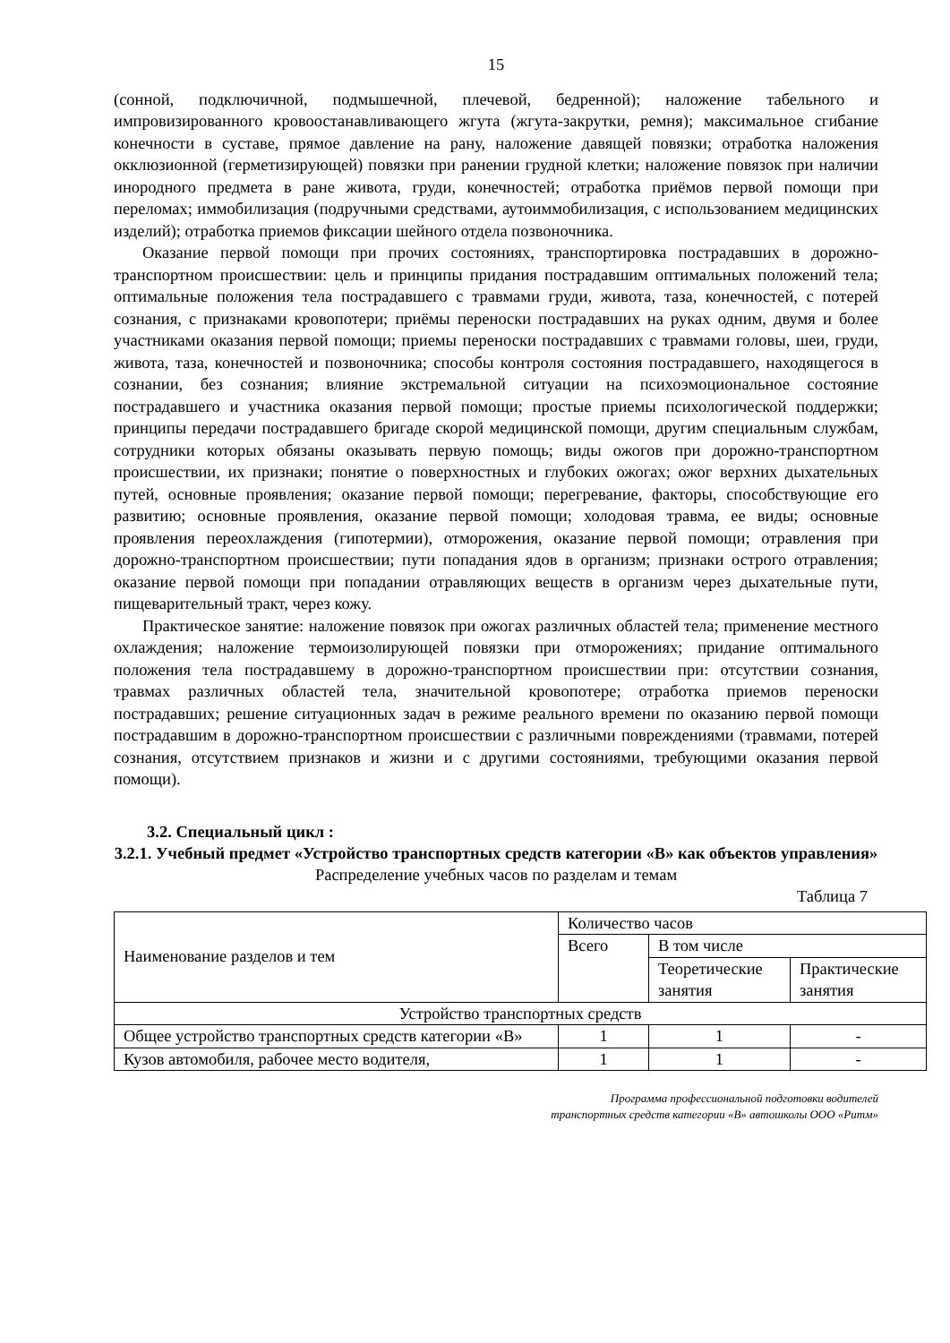15
(сонной, подключичной, подмышечной, плечевой, бедренной); наложение табельного и импровизированного кровоостанавливающего жгута (жгута-закрутки, ремня); максимальное сгибание конечности в суставе, прямое давление на рану, наложение давящей повязки; отработка наложения окклюзионной (герметизирующей) повязки при ранении грудной клетки; наложение повязок при наличии инородного предмета в ране живота, груди, конечностей; отработка приёмов первой помощи при переломах; иммобилизация (подручными средствами, аутоиммобилизация, с использованием медицинских изделий); отработка приемов фиксации шейного отдела позвоночника.
Оказание первой помощи при прочих состояниях, транспортировка пострадавших в дорожно-транспортном происшествии: цель и принципы придания пострадавшим оптимальных положений тела; оптимальные положения тела пострадавшего с травмами груди, живота, таза, конечностей, с потерей сознания, с признаками кровопотери; приёмы переноски пострадавших на руках одним, двумя и более участниками оказания первой помощи; приемы переноски пострадавших с травмами головы, шеи, груди, живота, таза, конечностей и позвоночника; способы контроля состояния пострадавшего, находящегося в сознании, без сознания; влияние экстремальной ситуации на психоэмоциональное состояние пострадавшего и участника оказания первой помощи; простые приемы психологической поддержки; принципы передачи пострадавшего бригаде скорой медицинской помощи, другим специальным службам, сотрудники которых обязаны оказывать первую помощь; виды ожогов при дорожно-транспортном происшествии, их признаки; понятие о поверхностных и глубоких ожогах; ожог верхних дыхательных путей, основные проявления; оказание первой помощи; перегревание, факторы, способствующие его развитию; основные проявления, оказание первой помощи; холодовая травма, ее виды; основные проявления переохлаждения (гипотермии), отморожения, оказание первой помощи; отравления при дорожно-транспортном происшествии; пути попадания ядов в организм; признаки острого отравления; оказание первой помощи при попадании отравляющих веществ в организм через дыхательные пути, пищеварительный тракт, через кожу.
Практическое занятие: наложение повязок при ожогах различных областей тела; применение местного охлаждения; наложение термоизолирующей повязки при отморожениях; придание оптимального положения тела пострадавшему в дорожно-транспортном происшествии при: отсутствии сознания, травмах различных областей тела, значительной кровопотере; отработка приемов переноски пострадавших; решение ситуационных задач в режиме реального времени по оказанию первой помощи пострадавшим в дорожно-транспортном происшествии с различными повреждениями (травмами, потерей сознания, отсутствием признаков и жизни и с другими состояниями, требующими оказания первой помощи).
3.2. Специальный цикл :
3.2.1. Учебный предмет «Устройство транспортных средств категории «В» как объектов управления»
Распределение учебных часов по разделам и темам
Таблица 7
| Наименование разделов и тем | Количество часов | | |
| | Всего | В том числе | |
| | | Теоретические занятия | Практические занятия |
| Устройство транспортных средств | | | |
| Общее устройство транспортных средств категории «В» | 1 | 1 | - |
| Кузов автомобиля, рабочее место водителя, | 1 | 1 | - |
Программа профессиональной подготовки водителей
транспортных средств категории «В» автошколы ООО «Ритм»